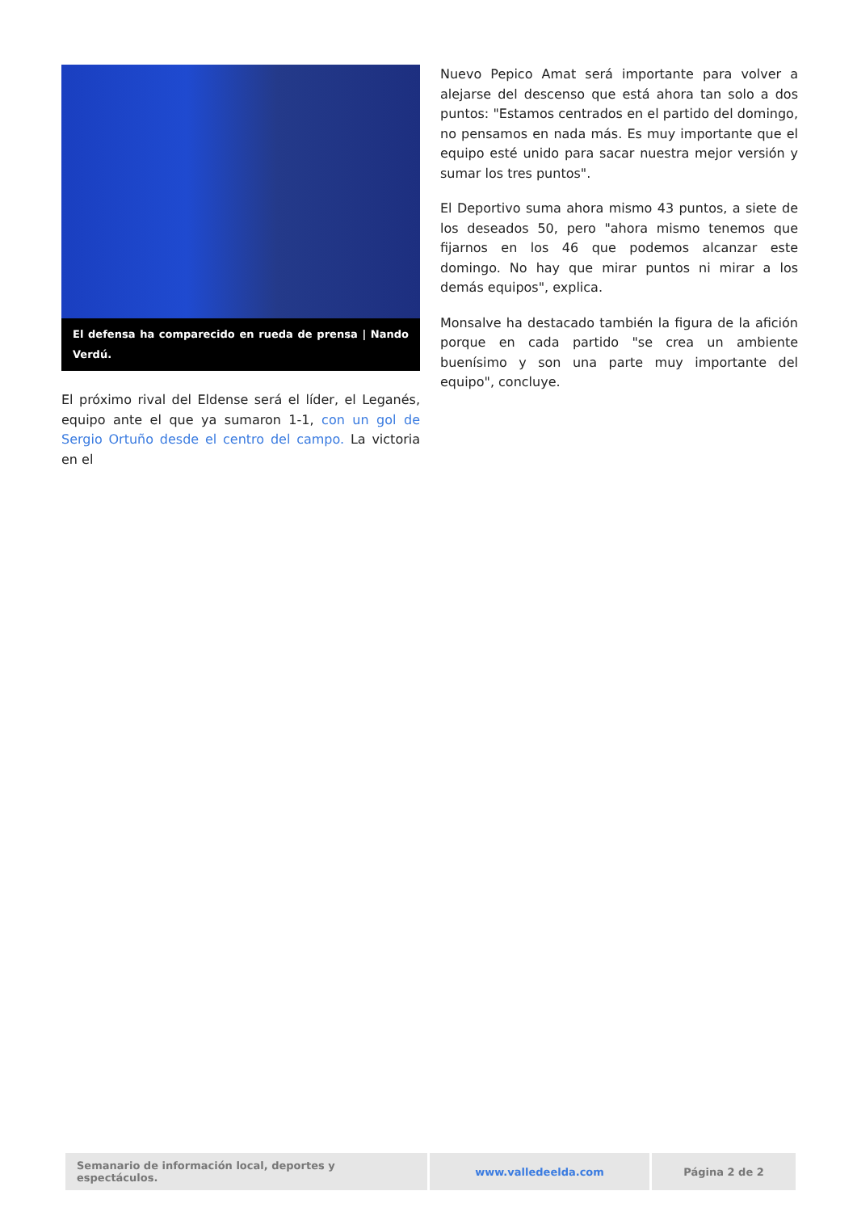El defensa ha comparecido en rueda de prensa | Nando Verdú.
El próximo rival del Eldense será el líder, el Leganés, equipo ante el que ya sumaron 1-1, con un gol de Sergio Ortuño desde el centro del campo. La victoria en el
Nuevo Pepico Amat será importante para volver a alejarse del descenso que está ahora tan solo a dos puntos: "Estamos centrados en el partido del domingo, no pensamos en nada más. Es muy importante que el equipo esté unido para sacar nuestra mejor versión y sumar los tres puntos".
El Deportivo suma ahora mismo 43 puntos, a siete de los deseados 50, pero "ahora mismo tenemos que fijarnos en los 46 que podemos alcanzar este domingo. No hay que mirar puntos ni mirar a los demás equipos", explica.
Monsalve ha destacado también la figura de la afición porque en cada partido "se crea un ambiente buenísimo y son una parte muy importante del equipo", concluye.
| Semanario de información local, deportes y espectáculos. | www.valledeelda.com | Página 2 de 2 |